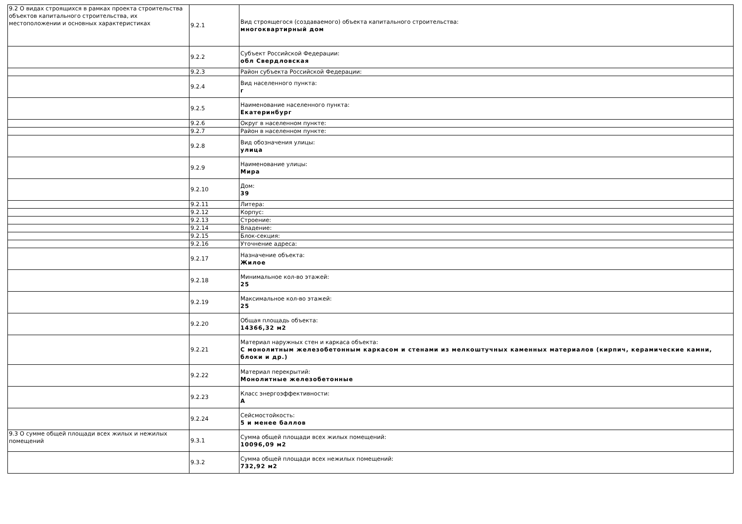| 9.2 О видах строящихся в рамках проекта строительства объектов капитального строительства, их местоположении и основных характеристиках | 9.2.1 | Вид строящегося (создаваемого) объекта капитального строительства: многоквартирный дом |
| | 9.2.2 | Субъект Российской Федерации: обл Свердловская |
| | 9.2.3 | Район субъекта Российской Федерации: |
| | 9.2.4 | Вид населенного пункта: г |
| | 9.2.5 | Наименование населенного пункта: Екатеринбург |
| | 9.2.6 | Округ в населенном пункте: |
| | 9.2.7 | Район в населенном пункте: |
| | 9.2.8 | Вид обозначения улицы: улица |
| | 9.2.9 | Наименование улицы: Мира |
| | 9.2.10 | Дом: 39 |
| | 9.2.11 | Литера: |
| | 9.2.12 | Корпус: |
| | 9.2.13 | Строение: |
| | 9.2.14 | Владение: |
| | 9.2.15 | Блок-секция: |
| | 9.2.16 | Уточнение адреса: |
| | 9.2.17 | Назначение объекта: Жилое |
| | 9.2.18 | Минимальное кол-во этажей: 25 |
| | 9.2.19 | Максимальное кол-во этажей: 25 |
| | 9.2.20 | Общая площадь объекта: 14366,32 м2 |
| | 9.2.21 | Материал наружных стен и каркаса объекта: С монолитным железобетонным каркасом и стенами из мелкоштучных каменных материалов (кирпич, керамические камни, блоки и др.) |
| | 9.2.22 | Материал перекрытий: Монолитные железобетонные |
| | 9.2.23 | Класс энергоэффективности: A |
| | 9.2.24 | Сейсмостойкость: 5 и менее баллов |
| 9.3 О сумме общей площади всех жилых и нежилых помещений | 9.3.1 | Сумма общей площади всех жилых помещений: 10096,09 м2 |
| | 9.3.2 | Сумма общей площади всех нежилых помещений: 732,92 м2 |